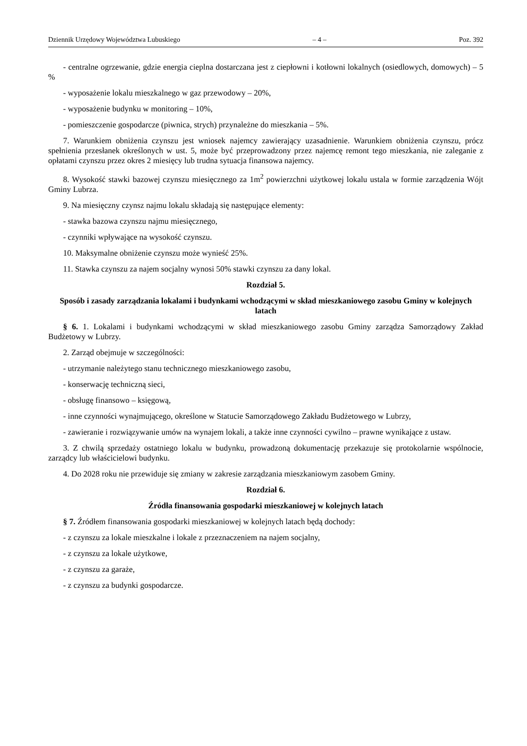Dziennik Urzędowy Województwa Lubuskiego – 4 – Poz. 392
- centralne ogrzewanie, gdzie energia cieplna dostarczana jest z ciepłowni i kotłowni lokalnych (osiedlowych, domowych) – 5 %
- wyposażenie lokalu mieszkalnego w gaz przewodowy – 20%,
- wyposażenie budynku w monitoring – 10%,
- pomieszczenie gospodarcze (piwnica, strych) przynależne do mieszkania – 5%.
7. Warunkiem obniżenia czynszu jest wniosek najemcy zawierający uzasadnienie. Warunkiem obniżenia czynszu, prócz spełnienia przesłanek określonych w ust. 5, może być przeprowadzony przez najemcę remont tego mieszkania, nie zaleganie z opłatami czynszu przez okres 2 miesięcy lub trudna sytuacja finansowa najemcy.
8. Wysokość stawki bazowej czynszu miesięcznego za 1m<sup>2</sup> powierzchni użytkowej lokalu ustala w formie zarządzenia Wójt Gminy Lubrza.
9. Na miesięczny czynsz najmu lokalu składają się następujące elementy:
- stawka bazowa czynszu najmu miesięcznego,
- czynniki wpływające na wysokość czynszu.
10. Maksymalne obniżenie czynszu może wynieść 25%.
11. Stawka czynszu za najem socjalny wynosi 50% stawki czynszu za dany lokal.
Rozdział 5.
Sposób i zasady zarządzania lokalami i budynkami wchodzącymi w skład mieszkaniowego zasobu Gminy w kolejnych latach
§ 6. 1. Lokalami i budynkami wchodzącymi w skład mieszkaniowego zasobu Gminy zarządza Samorządowy Zakład Budżetowy w Lubrzy.
2. Zarząd obejmuje w szczególności:
- utrzymanie należytego stanu technicznego mieszkaniowego zasobu,
- konserwację techniczną sieci,
- obsługę finansowo – księgową,
- inne czynności wynajmującego, określone w Statucie Samorządowego Zakładu Budżetowego w Lubrzy,
- zawieranie i rozwiązywanie umów na wynajem lokali, a także inne czynności cywilno – prawne wynikające z ustaw.
3. Z chwilą sprzedaży ostatniego lokalu w budynku, prowadzoną dokumentację przekazuje się protokolarnie wspólnocie, zarządcy lub właścicielowi budynku.
4. Do 2028 roku nie przewiduje się zmiany w zakresie zarządzania mieszkaniowym zasobem Gminy.
Rozdział 6.
Źródła finansowania gospodarki mieszkaniowej w kolejnych latach
§ 7. Źródłem finansowania gospodarki mieszkaniowej w kolejnych latach będą dochody:
- z czynszu za lokale mieszkalne i lokale z przeznaczeniem na najem socjalny,
- z czynszu za lokale użytkowe,
- z czynszu za garaże,
- z czynszu za budynki gospodarcze.